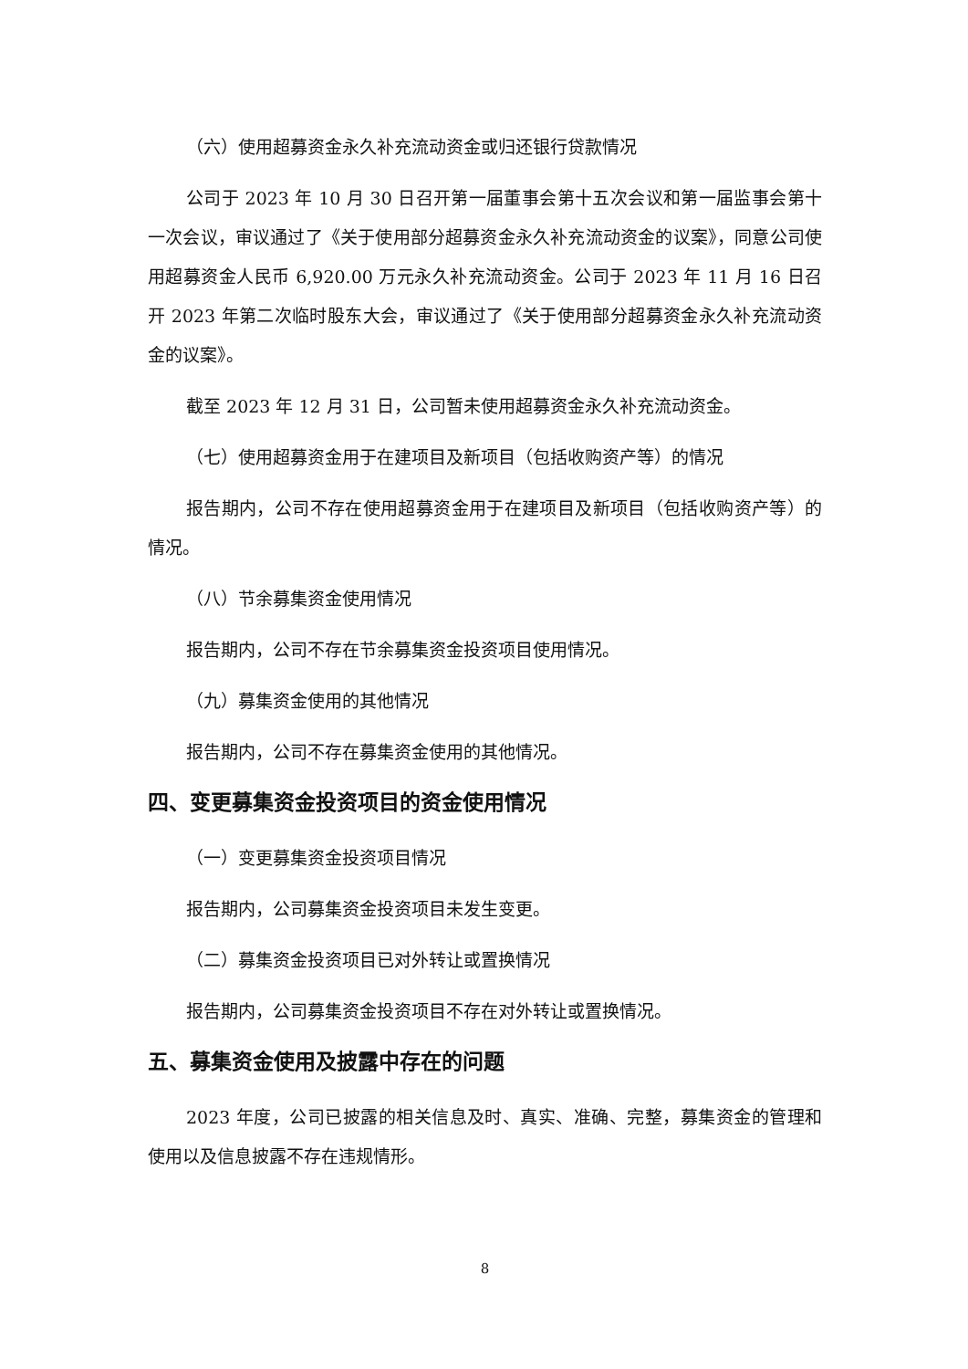（六）使用超募资金永久补充流动资金或归还银行贷款情况
公司于 2023 年 10 月 30 日召开第一届董事会第十五次会议和第一届监事会第十一次会议，审议通过了《关于使用部分超募资金永久补充流动资金的议案》，同意公司使用超募资金人民币 6,920.00 万元永久补充流动资金。公司于 2023 年 11 月 16 日召开 2023 年第二次临时股东大会，审议通过了《关于使用部分超募资金永久补充流动资金的议案》。
截至 2023 年 12 月 31 日，公司暂未使用超募资金永久补充流动资金。
（七）使用超募资金用于在建项目及新项目（包括收购资产等）的情况
报告期内，公司不存在使用超募资金用于在建项目及新项目（包括收购资产等）的情况。
（八）节余募集资金使用情况
报告期内，公司不存在节余募集资金投资项目使用情况。
（九）募集资金使用的其他情况
报告期内，公司不存在募集资金使用的其他情况。
四、变更募集资金投资项目的资金使用情况
（一）变更募集资金投资项目情况
报告期内，公司募集资金投资项目未发生变更。
（二）募集资金投资项目已对外转让或置换情况
报告期内，公司募集资金投资项目不存在对外转让或置换情况。
五、募集资金使用及披露中存在的问题
2023 年度，公司已披露的相关信息及时、真实、准确、完整，募集资金的管理和使用以及信息披露不存在违规情形。
8